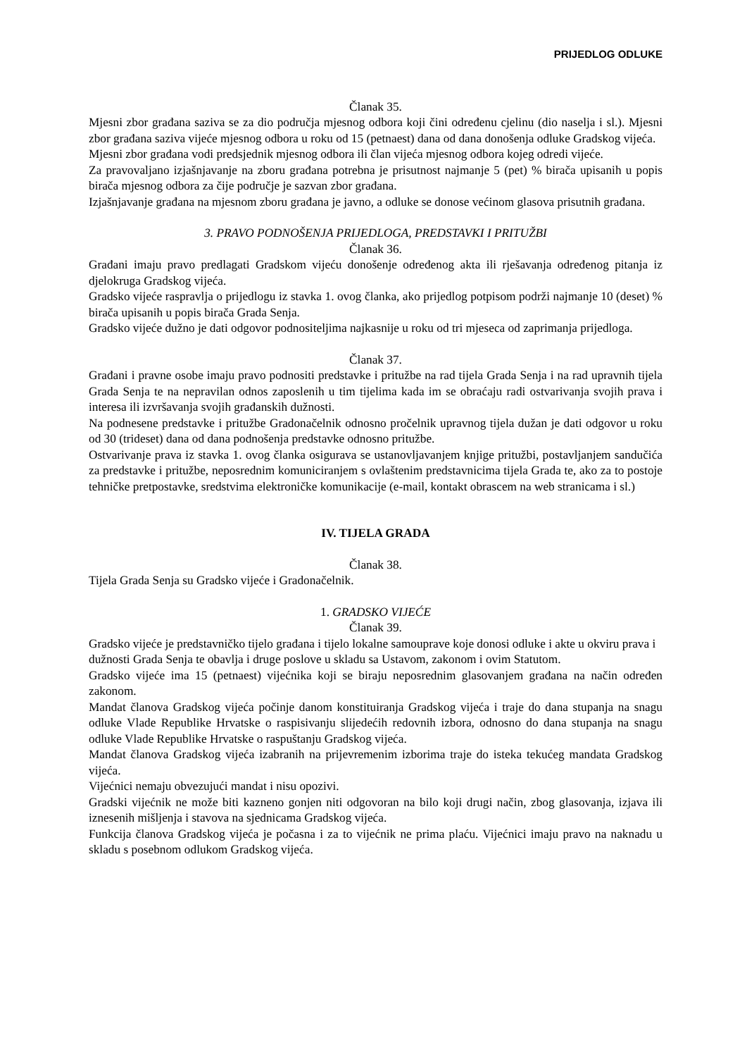PRIJEDLOG ODLUKE
Članak 35.
Mjesni zbor građana saziva se za dio područja mjesnog odbora koji čini određenu cjelinu (dio naselja i sl.). Mjesni zbor građana saziva vijeće mjesnog odbora u roku od 15 (petnaest) dana od dana donošenja odluke Gradskog vijeća.
Mjesni zbor građana vodi predsjednik mjesnog odbora ili član vijeća mjesnog odbora kojeg odredi vijeće.
Za pravovaljano izjašnjavanje na zboru građana potrebna je prisutnost najmanje 5 (pet) % birača upisanih u popis birača mjesnog odbora za čije područje je sazvan zbor građana.
Izjašnjavanje građana na mjesnom zboru građana je javno, a odluke se donose većinom glasova prisutnih građana.
3. PRAVO PODNOŠENJA PRIJEDLOGA, PREDSTAVKI I PRITUŽBI
Članak 36.
Građani imaju pravo predlagati Gradskom vijeću donošenje određenog akta ili rješavanja određenog pitanja iz djelokruga Gradskog vijeća.
Gradsko vijeće raspravlja o prijedlogu iz stavka 1. ovog članka, ako prijedlog potpisom podrži najmanje 10 (deset) % birača upisanih u popis birača Grada Senja.
Gradsko vijeće dužno je dati odgovor podnositeljima najkasnije u roku od tri mjeseca od zaprimanja prijedloga.
Članak 37.
Građani i pravne osobe imaju pravo podnositi predstavke i pritužbe na rad tijela Grada Senja i na rad upravnih tijela Grada Senja te na nepravilan odnos zaposlenih u tim tijelima kada im se obraćaju radi ostvarivanja svojih prava i interesa ili izvršavanja svojih građanskih dužnosti.
Na podnesene predstavke i pritužbe Gradonačelnik odnosno pročelnik upravnog tijela dužan je dati odgovor u roku od 30 (trideset) dana od dana podnošenja predstavke odnosno pritužbe.
Ostvarivanje prava iz stavka 1. ovog članka osigurava se ustanovljavanjem knjige pritužbi, postavljanjem sandučića za predstavke i pritužbe, neposrednim komuniciranjem s ovlaštenim predstavnicima tijela Grada te, ako za to postoje tehničke pretpostavke, sredstvima elektroničke komunikacije (e-mail, kontakt obrascem na web stranicama i sl.)
IV. TIJELA GRADA
Članak 38.
Tijela Grada Senja su Gradsko vijeće i Gradonačelnik.
1. GRADSKO VIJEĆE
Članak 39.
Gradsko vijeće je predstavničko tijelo građana i tijelo lokalne samouprave koje donosi odluke i akte u okviru prava i dužnosti Grada Senja te obavlja i druge poslove u skladu sa Ustavom, zakonom i ovim Statutom.
Gradsko vijeće ima 15 (petnaest) vijećnika koji se biraju neposrednim glasovanjem građana na način određen zakonom.
Mandat članova Gradskog vijeća počinje danom konstituiranja Gradskog vijeća i traje do dana stupanja na snagu odluke Vlade Republike Hrvatske o raspisivanju slijedećih redovnih izbora, odnosno do dana stupanja na snagu odluke Vlade Republike Hrvatske o raspuštanju Gradskog vijeća.
Mandat članova Gradskog vijeća izabranih na prijevremenim izborima traje do isteka tekućeg mandata Gradskog vijeća.
Vijećnici nemaju obvezujući mandat i nisu opozivi.
Gradski vijećnik ne može biti kazneno gonjen niti odgovoran na bilo koji drugi način, zbog glasovanja, izjava ili iznesenih mišljenja i stavova na sjednicama Gradskog vijeća.
Funkcija članova Gradskog vijeća je počasna i za to vijećnik ne prima plaću. Vijećnici imaju pravo na naknadu u skladu s posebnom odlukom Gradskog vijeća.